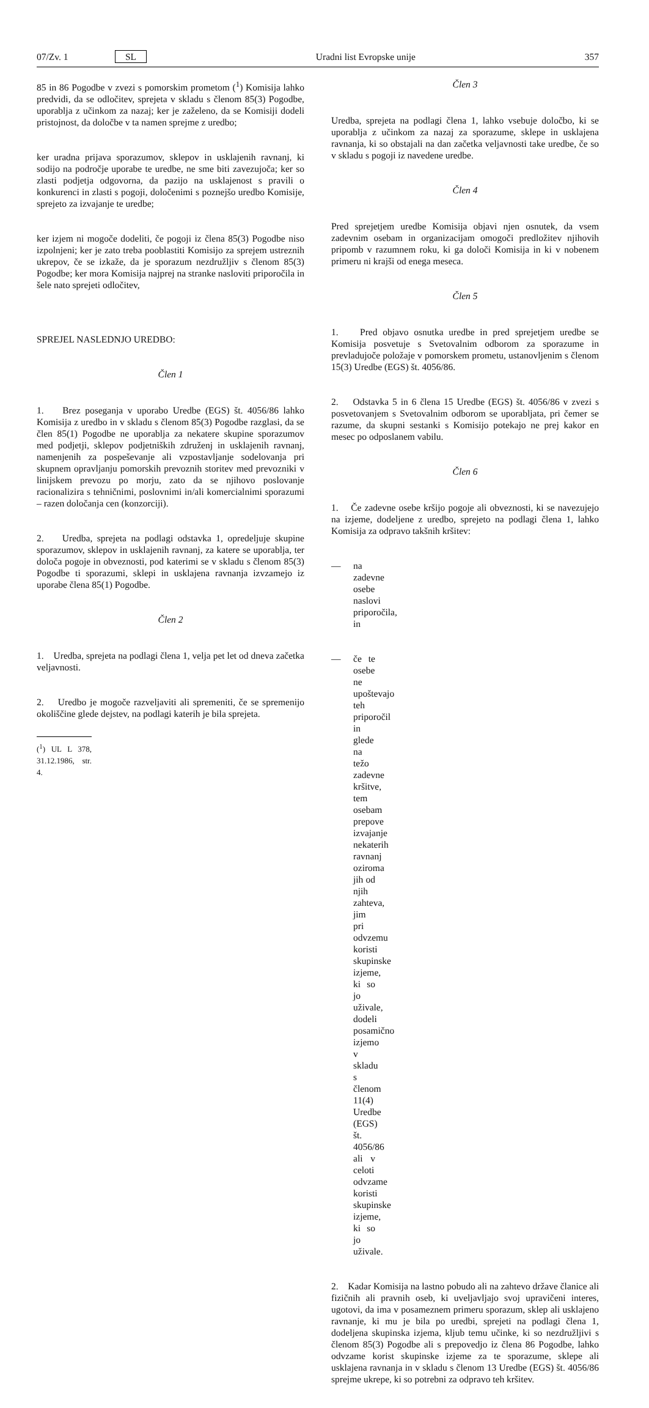07/Zv. 1 SL Uradni list Evropske unije 357
85 in 86 Pogodbe v zvezi s pomorskim prometom (<sup>1</sup>) Komisija lahko predvidi, da se odločitev, sprejeta v skladu s členom 85(3) Pogodbe, uporablja z učinkom za nazaj; ker je zaželeno, da se Komisiji dodeli pristojnost, da določbe v ta namen sprejme z uredbo;
ker uradna prijava sporazumov, sklepov in usklajenih ravnanj, ki sodijo na področje uporabe te uredbe, ne sme biti zavezujoča; ker so zlasti podjetja odgovorna, da pazijo na usklajenost s pravili o konkurenci in zlasti s pogoji, določenimi s poznejšo uredbo Komisije, sprejeto za izvajanje te uredbe;
ker izjem ni mogoče dodeliti, če pogoji iz člena 85(3) Pogodbe niso izpolnjeni; ker je zato treba pooblastiti Komisijo za sprejem ustreznih ukrepov, če se izkaže, da je sporazum nezdružljiv s členom 85(3) Pogodbe; ker mora Komisija najprej na stranke nasloviti priporočila in šele nato sprejeti odločitev,
SPREJEL NASLEDNJO UREDBO:
Člen 1
1. Brez poseganja v uporabo Uredbe (EGS) št. 4056/86 lahko Komisija z uredbo in v skladu s členom 85(3) Pogodbe razglasi, da se člen 85(1) Pogodbe ne uporablja za nekatere skupine sporazumov med podjetji, sklepov podjetniških združenj in usklajenih ravnanj, namenjenih za pospeševanje ali vzpostavljanje sodelovanja pri skupnem opravljanju pomorskih prevoznih storitev med prevozniki v linijskem prevozu po morju, zato da se njihovo poslovanje racionalizira s tehničnimi, poslovnimi in/ali komercialnimi sporazumi – razen določanja cen (konzorciji).
2. Uredba, sprejeta na podlagi odstavka 1, opredeljuje skupine sporazumov, sklepov in usklajenih ravnanj, za katere se uporablja, ter določa pogoje in obveznosti, pod katerimi se v skladu s členom 85(3) Pogodbe ti sporazumi, sklepi in usklajena ravnanja izvzamejo iz uporabe člena 85(1) Pogodbe.
Člen 2
1. Uredba, sprejeta na podlagi člena 1, velja pet let od dneva začetka veljavnosti.
2. Uredbo je mogoče razveljaviti ali spremeniti, če se spremenijo okoliščine glede dejstev, na podlagi katerih je bila sprejeta.
(<sup>1</sup>) UL L 378, 31.12.1986, str. 4.
Člen 3
Uredba, sprejeta na podlagi člena 1, lahko vsebuje določbo, ki se uporablja z učinkom za nazaj za sporazume, sklepe in usklajena ravnanja, ki so obstajali na dan začetka veljavnosti take uredbe, če so v skladu s pogoji iz navedene uredbe.
Člen 4
Pred sprejetjem uredbe Komisija objavi njen osnutek, da vsem zadevnim osebam in organizacijam omogoči predložitev njihovih pripomb v razumnem roku, ki ga določi Komisija in ki v nobenem primeru ni krajši od enega meseca.
Člen 5
1. Pred objavo osnutka uredbe in pred sprejetjem uredbe se Komisija posvetuje s Svetovalnim odborom za sporazume in prevladujoče položaje v pomorskem prometu, ustanovljenim s členom 15(3) Uredbe (EGS) št. 4056/86.
2. Odstavka 5 in 6 člena 15 Uredbe (EGS) št. 4056/86 v zvezi s posvetovanjem s Svetovalnim odborom se uporabljata, pri čemer se razume, da skupni sestanki s Komisijo potekajo ne prej kakor en mesec po odposlanem vabilu.
Člen 6
1. Če zadevne osebe kršijo pogoje ali obveznosti, ki se navezujejo na izjeme, dodeljene z uredbo, sprejeto na podlagi člena 1, lahko Komisija za odpravo takšnih kršitev:
— na zadevne osebe naslovi priporočila, in
— če te osebe ne upoštevajo teh priporočil in glede na težo zadevne kršitve, tem osebam prepove izvajanje nekaterih ravnanj oziroma jih od njih zahteva, jim pri odvzemu koristi skupinske izjeme, ki so jo uživale, dodeli posamično izjemo v skladu s členom 11(4) Uredbe (EGS) št. 4056/86 ali v celoti odvzame koristi skupinske izjeme, ki so jo uživale.
2. Kadar Komisija na lastno pobudo ali na zahtevo države članice ali fizičnih ali pravnih oseb, ki uveljavljajo svoj upravičeni interes, ugotovi, da ima v posameznem primeru sporazum, sklep ali usklajeno ravnanje, ki mu je bila po uredbi, sprejeti na podlagi člena 1, dodeljena skupinska izjema, kljub temu učinke, ki so nezdružljivi s členom 85(3) Pogodbe ali s prepovedjo iz člena 86 Pogodbe, lahko odvzame korist skupinske izjeme za te sporazume, sklepe ali usklajena ravnanja in v skladu s členom 13 Uredbe (EGS) št. 4056/86 sprejme ukrepe, ki so potrebni za odpravo teh kršitev.